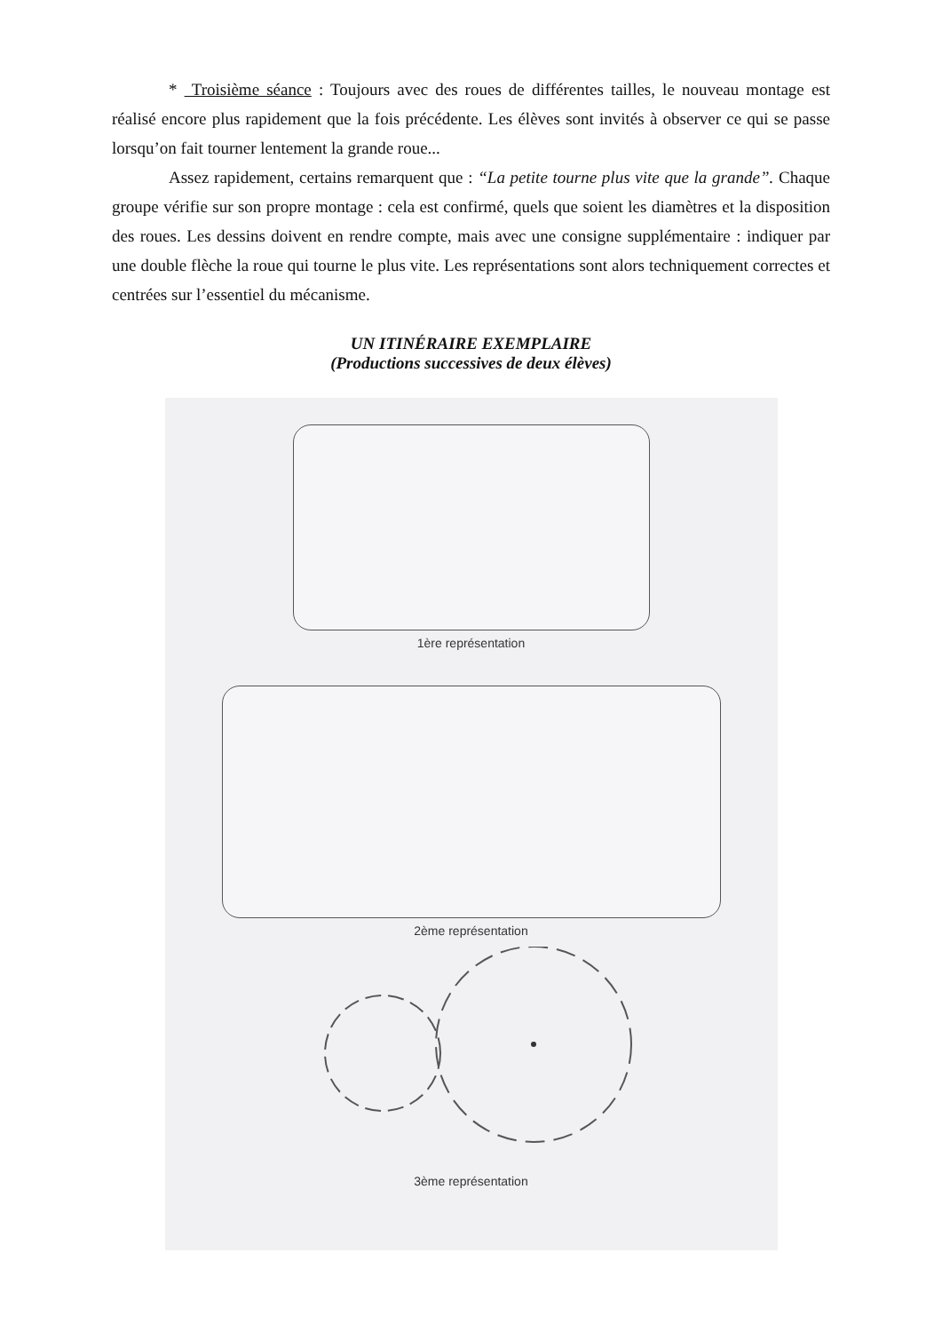* Troisième séance : Toujours avec des roues de différentes tailles, le nouveau montage est réalisé encore plus rapidement que la fois précédente. Les élèves sont invités à observer ce qui se passe lorsqu’on fait tourner lentement la grande roue...
Assez rapidement, certains remarquent que : “La petite tourne plus vite que la grande”. Chaque groupe vérifie sur son propre montage : cela est confirmé, quels que soient les diamètres et la disposition des roues. Les dessins doivent en rendre compte, mais avec une consigne supplémentaire : indiquer par une double flèche la roue qui tourne le plus vite. Les représentations sont alors techniquement correctes et centrées sur l’essentiel du mécanisme.
UN ITINÉRAIRE EXEMPLAIRE
(Productions successives de deux élèves)
1ère représentation
2ème représentation
3ème représentation